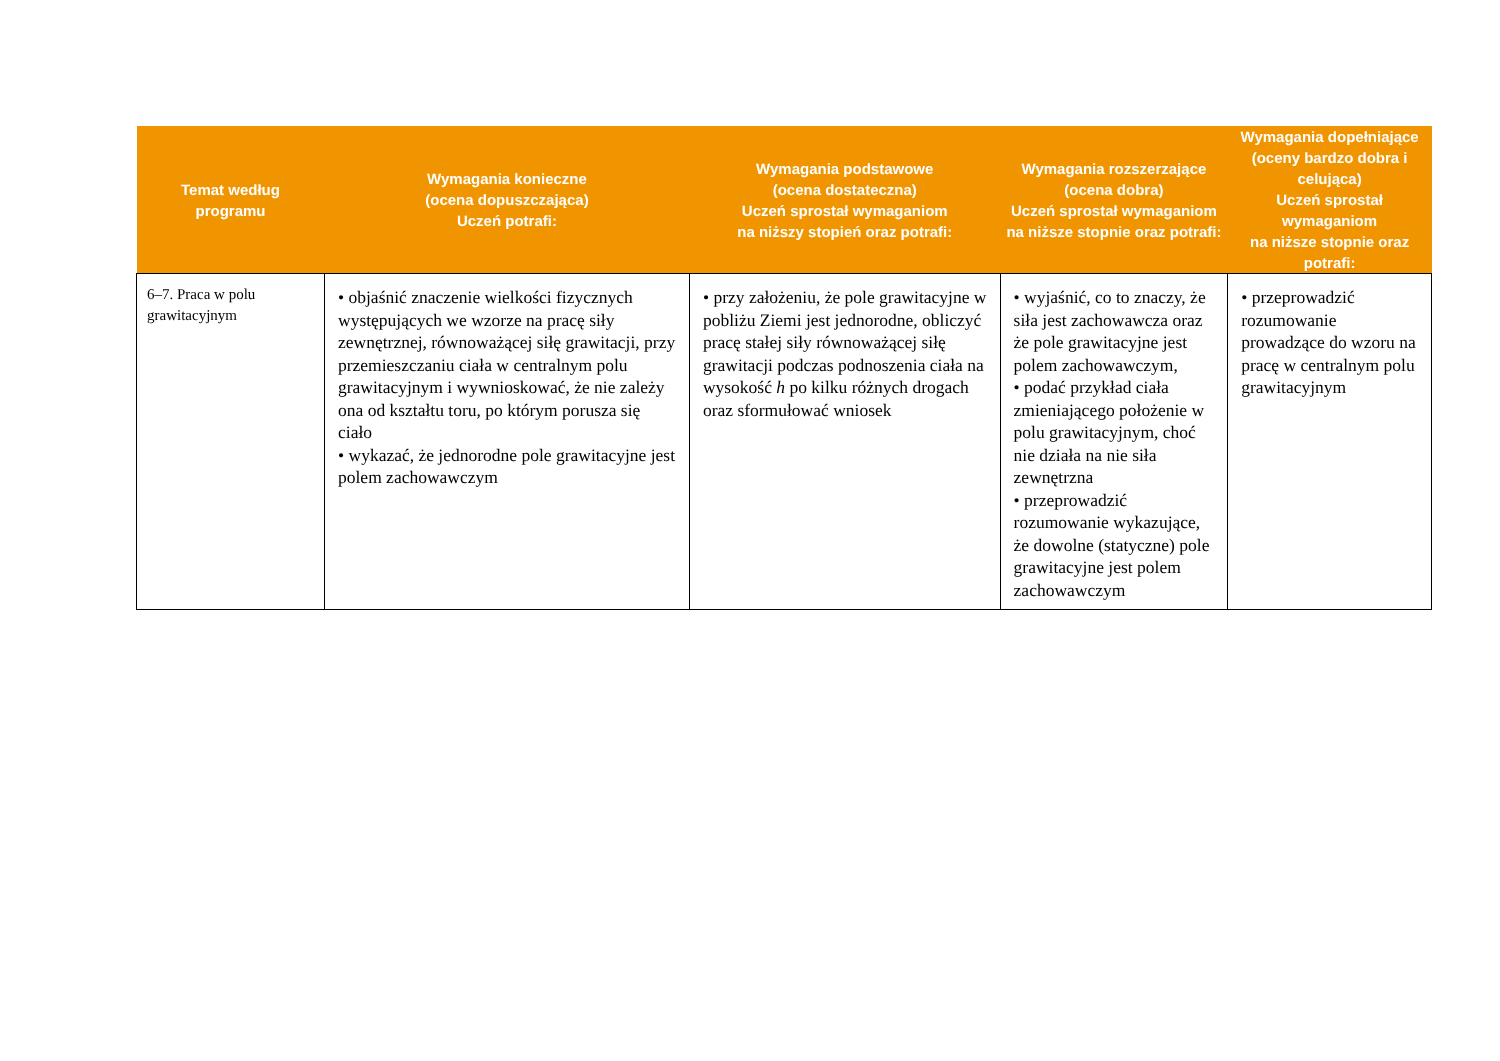| Temat według programu | Wymagania konieczne (ocena dopuszczająca) Uczeń potrafi: | Wymagania podstawowe (ocena dostateczna) Uczeń sprostał wymaganiom na niższy stopień oraz potrafi: | Wymagania rozszerzające (ocena dobra) Uczeń sprostał wymaganiom na niższe stopnie oraz potrafi: | Wymagania dopełniające (oceny bardzo dobra i celująca) Uczeń sprostał wymaganiom na niższe stopnie oraz potrafi: |
| --- | --- | --- | --- | --- |
| 6–7. Praca w polu grawitacyjnym | • objaśnić znaczenie wielkości fizycznych występujących we wzorze na pracę siły zewnętrznej, równoważącej siłę grawitacji, przy przemieszczaniu ciała w centralnym polu grawitacyjnym i wywnioskować, że nie zależy ona od kształtu toru, po którym porusza się ciało • wykazać, że jednorodne pole grawitacyjne jest polem zachowawczym | • przy założeniu, że pole grawitacyjne w pobliżu Ziemi jest jednorodne, obliczyć pracę stałej siły równoważącej siłę grawitacji podczas podnoszenia ciała na wysokość h po kilku różnych drogach oraz sformułować wniosek | • wyjaśnić, co to znaczy, że siła jest zachowawcza oraz że pole grawitacyjne jest polem zachowawczym, • podać przykład ciała zmieniającego położenie w polu grawitacyjnym, choć nie działa na nie siła zewnętrzna • przeprowadzić rozumowanie wykazujące, że dowolne (statyczne) pole grawitacyjne jest polem zachowawczym | • przeprowadzić rozumowanie prowadzące do wzoru na pracę w centralnym polu grawitacyjnym |